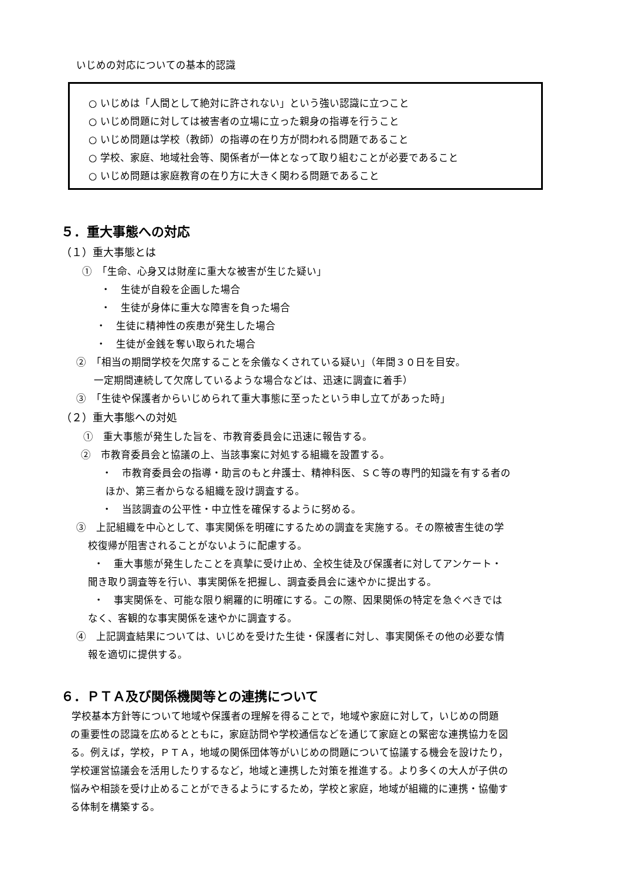いじめの対応についての基本的認識
○ いじめは「人間として絶対に許されない」という強い認識に立つこと
○ いじめ問題に対しては被害者の立場に立った親身の指導を行うこと
○ いじめ問題は学校（教師）の指導の在り方が問われる問題であること
○ 学校、家庭、地域社会等、関係者が一体となって取り組むことが必要であること
○ いじめ問題は家庭教育の在り方に大きく関わる問題であること
５．重大事態への対応
（１）重大事態とは
①　「生命、心身又は財産に重大な被害が生じた疑い」
・　生徒が自殺を企画した場合
・　生徒が身体に重大な障害を負った場合
・　生徒に精神性の疾患が発生した場合
・　生徒が金銭を奪い取られた場合
②　「相当の期間学校を欠席することを余儀なくされている疑い」（年間３０日を目安。
一定期間連続して欠席しているような場合などは、迅速に調査に着手）
③　「生徒や保護者からいじめられて重大事態に至ったという申し立てがあった時」
（２）重大事態への対処
①　重大事態が発生した旨を、市教育委員会に迅速に報告する。
②　市教育委員会と協議の上、当該事案に対処する組織を設置する。
・　市教育委員会の指導・助言のもと弁護士、精神科医、ＳＣ等の専門的知識を有する者の
ほか、第三者からなる組織を設け調査する。
・　当該調査の公平性・中立性を確保するように努める。
③　上記組織を中心として、事実関係を明確にするための調査を実施する。その際被害生徒の学
校復帰が阻害されることがないように配慮する。
・　重大事態が発生したことを真摯に受け止め、全校生徒及び保護者に対してアンケート・
聞き取り調査等を行い、事実関係を把握し、調査委員会に速やかに提出する。
・　事実関係を、可能な限り網羅的に明確にする。この際、因果関係の特定を急ぐべきでは
なく、客観的な事実関係を速やかに調査する。
④　上記調査結果については、いじめを受けた生徒・保護者に対し、事実関係その他の必要な情
報を適切に提供する。
６．ＰＴＡ及び関係機関等との連携について
学校基本方針等について地域や保護者の理解を得ることで，地域や家庭に対して，いじめの問題
の重要性の認識を広めるとともに，家庭訪問や学校通信などを通じて家庭との緊密な連携協力を図
る。例えば，学校，ＰＴＡ，地域の関係団体等がいじめの問題について協議する機会を設けたり，
学校運営協議会を活用したりするなど，地域と連携した対策を推進する。より多くの大人が子供の
悩みや相談を受け止めることができるようにするため，学校と家庭，地域が組織的に連携・協働す
る体制を構築する。